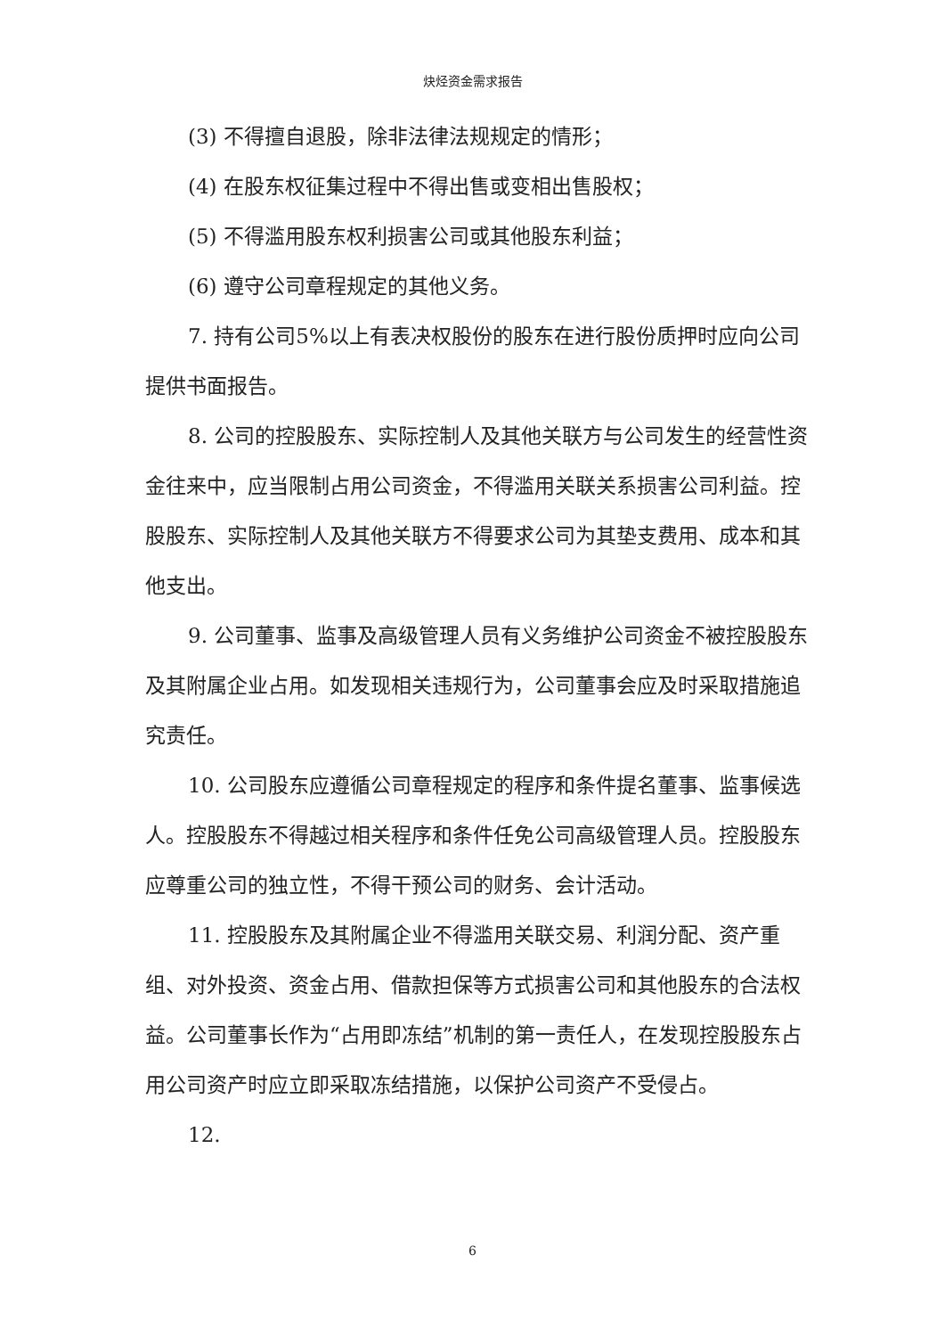炔烃资金需求报告
(3) 不得擅自退股，除非法律法规规定的情形；
(4) 在股东权征集过程中不得出售或变相出售股权；
(5) 不得滥用股东权利损害公司或其他股东利益；
(6) 遵守公司章程规定的其他义务。
7. 持有公司5%以上有表决权股份的股东在进行股份质押时应向公司提供书面报告。
8. 公司的控股股东、实际控制人及其他关联方与公司发生的经营性资金往来中，应当限制占用公司资金，不得滥用关联关系损害公司利益。控股股东、实际控制人及其他关联方不得要求公司为其垫支费用、成本和其他支出。
9. 公司董事、监事及高级管理人员有义务维护公司资金不被控股股东及其附属企业占用。如发现相关违规行为，公司董事会应及时采取措施追究责任。
10. 公司股东应遵循公司章程规定的程序和条件提名董事、监事候选人。控股股东不得越过相关程序和条件任免公司高级管理人员。控股股东应尊重公司的独立性，不得干预公司的财务、会计活动。
11. 控股股东及其附属企业不得滥用关联交易、利润分配、资产重组、对外投资、资金占用、借款担保等方式损害公司和其他股东的合法权益。公司董事长作为“占用即冻结”机制的第一责任人，在发现控股股东占用公司资产时应立即采取冻结措施，以保护公司资产不受侵占。
12.
6